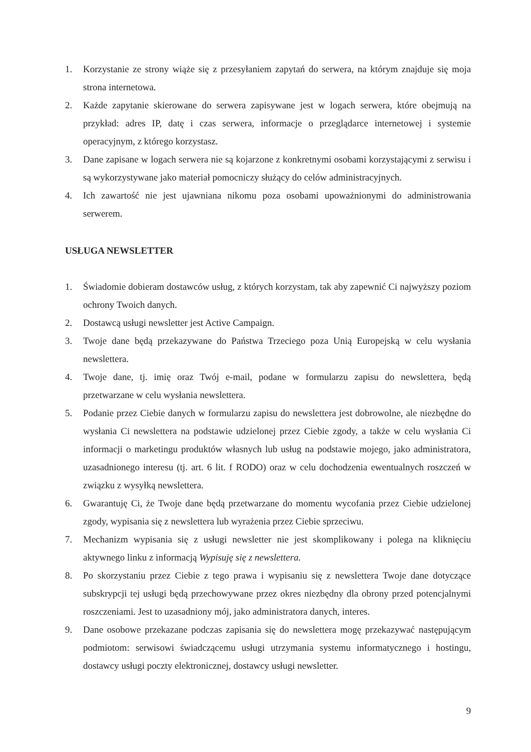1. Korzystanie ze strony wiąże się z przesyłaniem zapytań do serwera, na którym znajduje się moja strona internetowa.
2. Każde zapytanie skierowane do serwera zapisywane jest w logach serwera, które obejmują na przykład: adres IP, datę i czas serwera, informacje o przeglądarce internetowej i systemie operacyjnym, z którego korzystasz.
3. Dane zapisane w logach serwera nie są kojarzone z konkretnymi osobami korzystającymi z serwisu i są wykorzystywane jako materiał pomocniczy służący do celów administracyjnych.
4. Ich zawartość nie jest ujawniana nikomu poza osobami upoważnionymi do administrowania serwerem.
USŁUGA NEWSLETTER
1. Świadomie dobieram dostawców usług, z których korzystam, tak aby zapewnić Ci najwyższy poziom ochrony Twoich danych.
2. Dostawcą usługi newsletter jest Active Campaign.
3. Twoje dane będą przekazywane do Państwa Trzeciego poza Unią Europejską w celu wysłania newslettera.
4. Twoje dane, tj. imię oraz Twój e-mail, podane w formularzu zapisu do newslettera, będą przetwarzane w celu wysłania newslettera.
5. Podanie przez Ciebie danych w formularzu zapisu do newslettera jest dobrowolne, ale niezbędne do wysłania Ci newslettera na podstawie udzielonej przez Ciebie zgody, a także w celu wysłania Ci informacji o marketingu produktów własnych lub usług na podstawie mojego, jako administratora, uzasadnionego interesu (tj. art. 6 lit. f RODO) oraz w celu dochodzenia ewentualnych roszczeń w związku z wysyłką newslettera.
6. Gwarantuję Ci, że Twoje dane będą przetwarzane do momentu wycofania przez Ciebie udzielonej zgody, wypisania się z newslettera lub wyrażenia przez Ciebie sprzeciwu.
7. Mechanizm wypisania się z usługi newsletter nie jest skomplikowany i polega na kliknięciu aktywnego linku z informacją Wypisuję się z newslettera.
8. Po skorzystaniu przez Ciebie z tego prawa i wypisaniu się z newslettera Twoje dane dotyczące subskrypcji tej usługi będą przechowywane przez okres niezbędny dla obrony przed potencjalnymi roszczeniami. Jest to uzasadniony mój, jako administratora danych, interes.
9. Dane osobowe przekazane podczas zapisania się do newslettera mogę przekazywać następującym podmiotom: serwisowi świadczącemu usługi utrzymania systemu informatycznego i hostingu, dostawcy usługi poczty elektronicznej, dostawcy usługi newsletter.
9